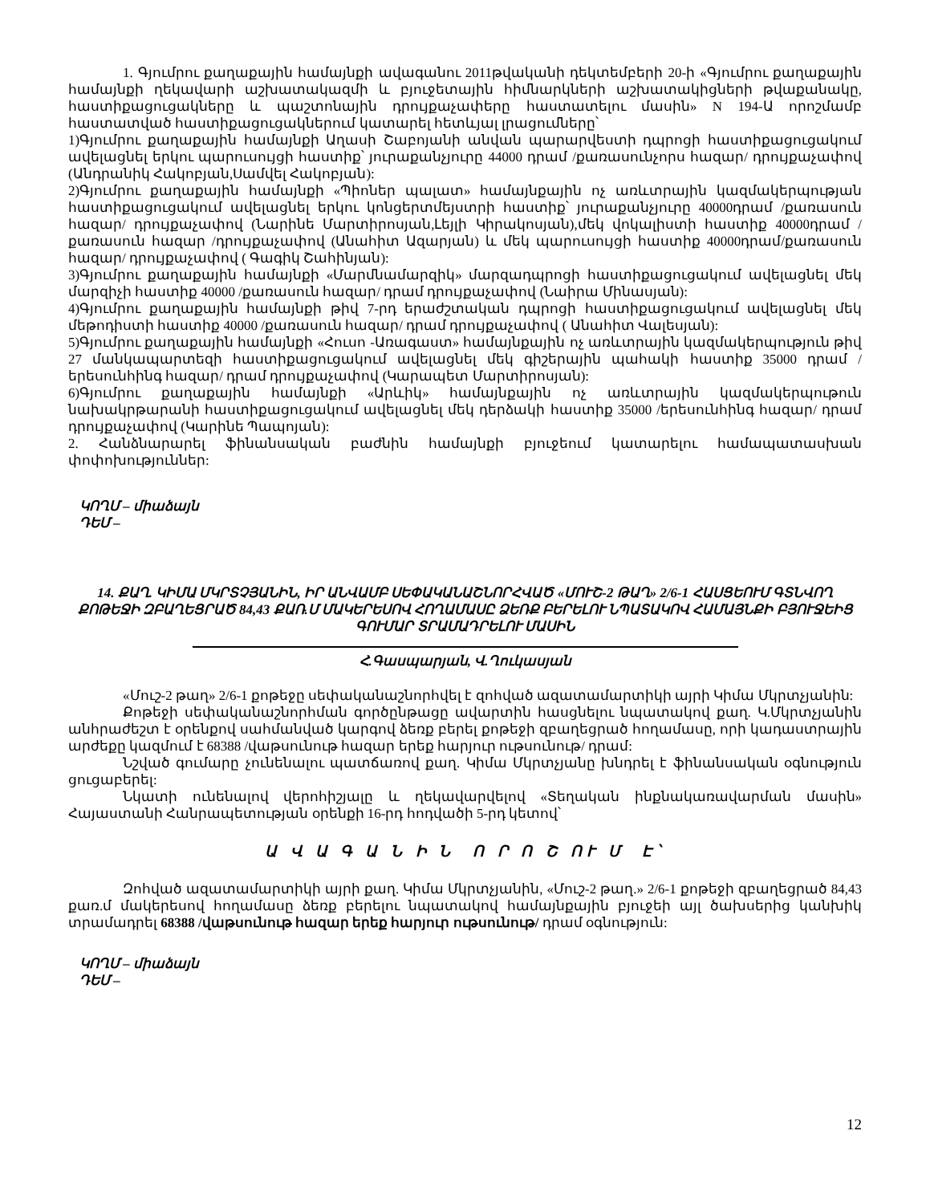1. Գյումրու քաղաքային համայնքի ավագանու 2011թվականի դեկտեմբերի 20-ի «Գյումրու քաղաքային համայնքի ղեկավարի աշխատակազմի և բյուջետային հիմնարկների աշխատակիցների թվաքանակը, հաստիքացուցակները և պաշտոնային դրույքաչափերը հաստատելու մասին» N 194-Ա որոշմամբ հաստատված հաստիքացուցակներում կատարել հետևյալ լրացումները՝
1)Գյումրու քաղաքային համայնքի Աղասի Շաբոյանի անվան պարարվեստի դպրոցի հաստիքացուցակում ավելացնել երկու պարուսույցի հաստիք՝ յուրաքանչյուրը 44000 դրամ /քառասունչորս հազար/ դրույքաչափով (Անդրանիկ Հակոբյան,Սամվել Հակոբյան):
2)Գյումրու քաղաքային համայնքի «Պիոներ պալատ» համայնքային ոչ առևտրային կազմակերպության հաստիքացուցակում ավելացնել երկու կոնցերտմեյստրի հաստիք՝ յուրաքանչյուրը 40000դրամ /քառասուն հազար/ դրույքաչափով (Նարինե Մարտիրոսյան,Լեյլի Կիրակոսյան),մեկ վոկալիստի հաստիք 40000դրամ /քառասուն հազար /դրույքաչափով (Անահիտ Ազարյան) և մեկ պարուսույցի հաստիք 40000դրամ/քառասուն հազար/ դրույքաչափով ( Գագիկ Շահինյան):
3)Գյումրու քաղաքային համայնքի «Մարմնամարզիկ» մարզադպրոցի հաստիքացուցակում ավելացնել մեկ մարզիչի հաստիք 40000 /քառասուն հազար/ դրամ դրույքաչափով (Նաիրա Մինասյան):
4)Գյումրու քաղաքային համայնքի թիվ 7-րդ երաժշտական դպրոցի հաստիքացուցակում ավելացնել մեկ մեթոդիստի հաստիք 40000 /քառասուն հազար/ դրամ դրույքաչափով ( Անահիտ Վալեսյան):
5)Գյումրու քաղաքային համայնքի «Հուսո -Առագաստ» համայնքային ոչ առևտրային կազմակերպություն թիվ 27 մանկապարտեզի հաստիքացուցակում ավելացնել մեկ գիշերային պահակի հաստիք 35000 դրամ /երեսունհինգ հազար/ դրամ դրույքաչափով (Կարապետ Մարտիրոսյան):
6)Գյումրու քաղաքային համայնքի «Արևիկ» համայնքային ոչ առևտրային կազմակերպութուն նախակրթարանի հաստիքացուցակում ավելացնել մեկ դերձակի հաստիք 35000 /երեսունհինգ հազար/ դրամ դրույքաչափով (Կարինե Պապոյան):
2. Հանձնարարել ֆինանսական բաժնին համայնքի բյուջեում կատարելու համապատասխան փոփոխություններ:
ԿՈՂՄ – միաձայն
ԴԵՄ –
14. ՔԱՂ. ԿԻՄԱ ՄԿՐՏՉՅԱՆԻՆ, ԻՐ ԱՆՎԱՄԲ ՍԵՓԱԿԱՆԱՇՆՈՐՀՎԱԾ «ՄՈՒՇ-2 ԹԱՂ» 2/6-1 ՀԱՍՑԵՈՒՄ ԳՏՆՎՈՂ ՔՈԹԵՋԻ ԶԲԱՂԵՑՐԱԾ 84,43 ՔԱՌ.Մ ՄԱԿԵՐԵՍՈՎ ՀՈՂԱՄԱՍԸ ՁԵՌՔ ԲԵՐԵԼՈՒ ՆՊԱՏԱԿՈՎ ՀԱՄԱՅՆՔԻ ԲՅՈՒՋԵԻՑ ԳՈՒՄԱՐ ՏՐԱՄԱԴՐԵԼՈՒ ՄԱՍԻՆ
Հ.Գասպարյան, Վ.Ղուկասյան
«Մուշ-2 թաղ» 2/6-1 քոթեջը սեփականաշնորհվել է զոհված ազատամարտիկի այրի Կիմա Մկրտչյանին:
Քոթեջի սեփականաշնորհման գործընթացը ավարտին հասցնելու նպատակով քաղ. Կ.Մկրտչյանին անհրաժեշտ է օրենքով սահմանված կարգով ձեռք բերել քոթեջի զբաղեցրած հողամասը, որի կադաստրային արժեքը կազմում է 68388 /վաթսունութ հազար երեք հարյուր ութսունութ/ դրամ:
Նշված գումարը չունենալու պատճառով քաղ. Կիմա Մկրտչյանը խնդրել է ֆինանսական օգնություն ցուցաբերել:
Նկատի ունենալով վերոհիշյալը և ղեկավարվելով «Տեղական ինքնակառավարման մասին» Հայաստանի Հանրապետության օրենքի 16-րդ հոդվածի 5-րդ կետով՝
Ա Վ Ա Գ Ա Ն Ի Ն Ո Ր Ո Շ ՈՒ Մ Է՝
Զոհված ազատամարտիկի այրի քաղ. Կիմա Մկրտչյանին, «Մուշ-2 թաղ.» 2/6-1 քոթեջի զբաղեցրած 84,43 քառ.մ մակերեսով հողամասը ձեռք բերելու նպատակով համայնքային բյուջեի այլ ծախսերից կանխիկ տրամադրել 68388 /վաթսունութ հազար երեք հարյուր ութսունութ/ դրամ օգնություն:
ԿՈՂՄ – միաձայն
ԴԵՄ –
12